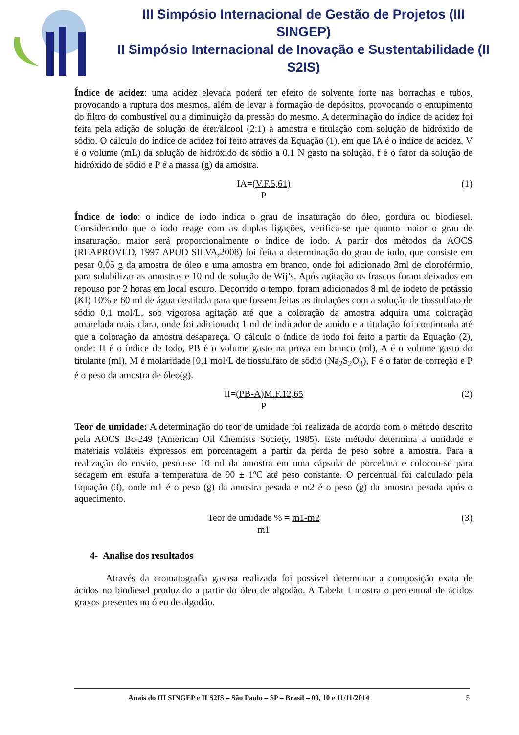III Simpósio Internacional de Gestão de Projetos (III SINGEP)
II Simpósio Internacional de Inovação e Sustentabilidade (II S2IS)
Índice de acidez: uma acidez elevada poderá ter efeito de solvente forte nas borrachas e tubos, provocando a ruptura dos mesmos, além de levar à formação de depósitos, provocando o entupimento do filtro do combustível ou a diminuição da pressão do mesmo. A determinação do índice de acidez foi feita pela adição de solução de éter/álcool (2:1) à amostra e titulação com solução de hidróxido de sódio. O cálculo do índice de acidez foi feito através da Equação (1), em que IA é o índice de acidez, V é o volume (mL) da solução de hidróxido de sódio a 0,1 N gasto na solução, f é o fator da solução de hidróxido de sódio e P é a massa (g) da amostra.
IA=(V.F.5,61)
P
(1)
Índice de iodo: o índice de iodo indica o grau de insaturação do óleo, gordura ou biodiesel. Considerando que o iodo reage com as duplas ligações, verifica-se que quanto maior o grau de insaturação, maior será proporcionalmente o índice de iodo. A partir dos métodos da AOCS (REAPROVED, 1997 APUD SILVA,2008) foi feita a determinação do grau de iodo, que consiste em pesar 0,05 g da amostra de óleo e uma amostra em branco, onde foi adicionado 3ml de clorofórmio, para solubilizar as amostras e 10 ml de solução de Wij’s. Após agitação os frascos foram deixados em repouso por 2 horas em local escuro. Decorrido o tempo, foram adicionados 8 ml de iodeto de potássio (KI) 10% e 60 ml de água destilada para que fossem feitas as titulações com a solução de tiossulfato de sódio 0,1 mol/L, sob vigorosa agitação até que a coloração da amostra adquira uma coloração amarelada mais clara, onde foi adicionado 1 ml de indicador de amido e a titulação foi continuada até que a coloração da amostra desapareça. O cálculo o índice de iodo foi feito a partir da Equação (2), onde: II é o índice de Iodo, PB é o volume gasto na prova em branco (ml), A é o volume gasto do titulante (ml), M é molaridade [0,1 mol/L de tiossulfato de sódio (Na<sub>2</sub>S<sub>2</sub>O<sub>3</sub>), F é o fator de correção e P é o peso da amostra de óleo(g).
II=(PB-A)M.F.12,65
P
(2)
Teor de umidade: A determinação do teor de umidade foi realizada de acordo com o método descrito pela AOCS Bc-249 (American Oil Chemists Society, 1985). Este método determina a umidade e materiais voláteis expressos em porcentagem a partir da perda de peso sobre a amostra. Para a realização do ensaio, pesou-se 10 ml da amostra em uma cápsula de porcelana e colocou-se para secagem em estufa a temperatura de 90 ± 1ºC até peso constante. O percentual foi calculado pela Equação (3), onde m1 é o peso (g) da amostra pesada e m2 é o peso (g) da amostra pesada após o aquecimento.
Teor de umidade % = m1-m2
m1
(3)
4- Analise dos resultados
Através da cromatografia gasosa realizada foi possível determinar a composição exata de ácidos no biodiesel produzido a partir do óleo de algodão. A Tabela 1 mostra o percentual de ácidos graxos presentes no óleo de algodão.
Anais do III SINGEP e II S2IS – São Paulo – SP – Brasil – 09, 10 e 11/11/2014 5